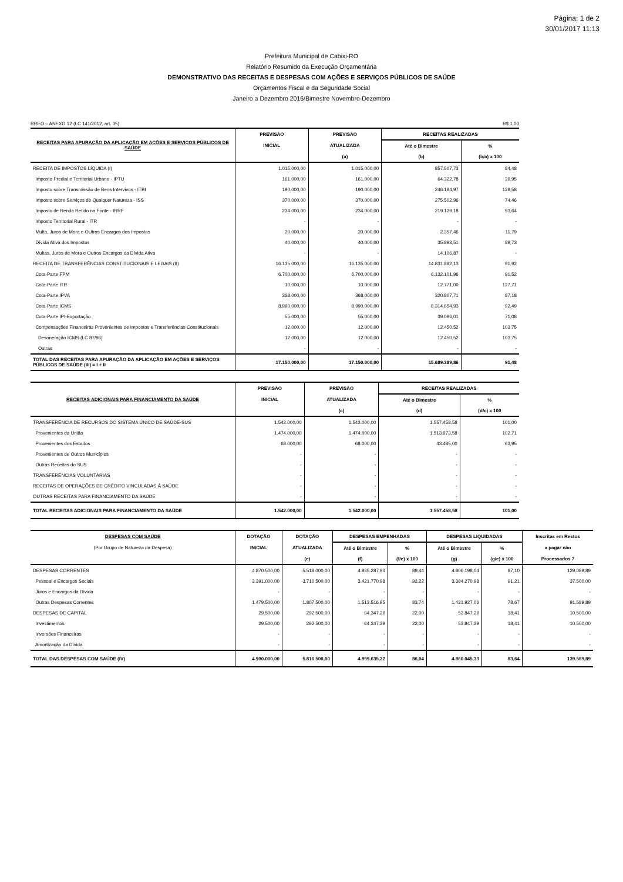Página: 1 de 2
30/01/2017 11:13
Prefeitura Municipal de Cabixi-RO
Relatório Resumido da Execução Orçamentária
DEMONSTRATIVO DAS RECEITAS E DESPESAS COM AÇÕES E SERVIÇOS PÚBLICOS DE SAÚDE
Orçamentos Fiscal e da Seguridade Social
Janeiro a Dezembro 2016/Bimestre Novembro-Dezembro
RREO – ANEXO 12 (LC 141/2012, art. 35) R$ 1,00
| RECEITAS PARA APURAÇÃO DA APLICAÇÃO EM AÇÕES E SERVIÇOS PÚBLICOS DE SAÚDE | PREVISÃO | PREVISÃO | RECEITAS REALIZADAS | |
| --- | --- | --- | --- | --- |
| | INICIAL | ATUALIZADA | Até o Bimestre | % |
| | | (a) | (b) | (b/a) x 100 |
| RECEITA DE IMPOSTOS LÍQUIDA (I) | 1.015.000,00 | 1.015.000,00 | 857.507,73 | 84,48 |
| Imposto Predial e Territorial Urbano - IPTU | 161.000,00 | 161.000,00 | 64.322,78 | 39,95 |
| Imposto sobre Transmissão de Bens Intervivos - ITBI | 190.000,00 | 190.000,00 | 246.194,97 | 129,58 |
| Imposto sobre Serviços de Qualquer Natureza - ISS | 370.000,00 | 370.000,00 | 275.502,96 | 74,46 |
| Imposto de Renda Retido na Fonte - IRRF | 234.000,00 | 234.000,00 | 219.129,18 | 93,64 |
| Imposto Territorial Rural - ITR | - | - | - | - |
| Multa, Juros de Mora e OUtros Encargos dos Impostos | 20.000,00 | 20.000,00 | 2.357,46 | 11,79 |
| Dívida Ativa dos Impostos | 40.000,00 | 40.000,00 | 35.893,51 | 89,73 |
| Multas, Juros de Mora e Outros Encargos da Dívida Ativa | - | - | 14.106,87 | - |
| RECEITA DE TRANSFERÊNCIAS CONSTITUCIONAIS E LEGAIS (II) | 16.135.000,00 | 16.135.000,00 | 14.831.882,13 | 91,92 |
| Cota-Parte FPM | 6.700.000,00 | 6.700.000,00 | 6.132.101,96 | 91,52 |
| Cota-Parte ITR | 10.000,00 | 10.000,00 | 12.771,00 | 127,71 |
| Cota-Parte IPVA | 368.000,00 | 368.000,00 | 320.807,71 | 87,18 |
| Cota-Parte ICMS | 8.990.000,00 | 8.990.000,00 | 8.314.654,93 | 92,49 |
| Cota-Parte IPI-Exportação | 55.000,00 | 55.000,00 | 39.096,01 | 71,08 |
| Compensações Financeiras Provenientes de Impostos e Transferências Constitucionais | 12.000,00 | 12.000,00 | 12.450,52 | 103,75 |
| Desoneração ICMS (LC 87/96) | 12.000,00 | 12.000,00 | 12.450,52 | 103,75 |
| Outras | - | - | - | - |
| TOTAL DAS RECEITAS PARA APURAÇÃO DA APLICAÇÃO EM AÇÕES E SERVIÇOS PÚBLICOS DE SAÚDE (III) = I + II | 17.150.000,00 | 17.150.000,00 | 15.689.389,86 | 91,48 |
| RECEITAS ADICIONAIS PARA FINANCIAMENTO DA SAÚDE | PREVISÃO | PREVISÃO | RECEITAS REALIZADAS | |
| --- | --- | --- | --- | --- |
| | INICIAL | ATUALIZADA | Até o Bimestre | % |
| | | (c) | (d) | (d/c) x 100 |
| TRANSFERÊNCIA DE RECURSOS DO SISTEMA ÚNICO DE SAÚDE-SUS | 1.542.000,00 | 1.542.000,00 | 1.557.458,58 | 101,00 |
| Provenientes da União | 1.474.000,00 | 1.474.000,00 | 1.513.973,58 | 102,71 |
| Provenientes dos Estados | 68.000,00 | 68.000,00 | 43.485,00 | 63,95 |
| Provenientes de Outros Municípios | - | - | - | - |
| Outras Receitas do SUS | - | - | - | - |
| TRANSFERÊNCIAS VOLUNTÁRIAS | - | - | - | - |
| RECEITAS DE OPERAÇÕES DE CRÉDITO VINCULADAS À SAÚDE | - | - | - | - |
| OUTRAS RECEITAS PARA FINANCIAMENTO DA SAÚDE | - | - | - | - |
| TOTAL RECEITAS ADICIONAIS PARA FINANCIAMENTO DA SAÚDE | 1.542.000,00 | 1.542.000,00 | 1.557.458,58 | 101,00 |
| DESPESAS COM SAÚDE | DOTAÇÃO | DOTAÇÃO | DESPESAS EMPENHADAS | | DESPESAS LIQUIDADAS | | Inscritas em Restos |
| --- | --- | --- | --- | --- | --- | --- | --- |
| (Por Grupo de Natureza da Despesa) | INICIAL | ATUALIZADA | Até o Bimestre | % | Até o Bimestre | % | a pagar não |
| | | (e) | (f) | (f/e) x 100 | (g) | (g/e) x 100 | Processados 7 |
| DESPESAS CORRENTES | 4.870.500,00 | 5.518.000,00 | 4.935.287,93 | 89,44 | 4.806.198,04 | 87,10 | 129.089,89 |
| Pessoal e Encargos Sociais | 3.391.000,00 | 3.710.500,00 | 3.421.770,98 | 92,22 | 3.384.270,98 | 91,21 | 37.500,00 |
| Juros e Encargos da Dívida | - | - | - | - | - | - | - |
| Outras Despesas Correntes | 1.479.500,00 | 1.807.500,00 | 1.513.516,95 | 83,74 | 1.421.927,06 | 78,67 | 91.589,89 |
| DESPESAS DE CAPITAL | 29.500,00 | 292.500,00 | 64.347,29 | 22,00 | 53.847,29 | 18,41 | 10.500,00 |
| Investimentos | 29.500,00 | 292.500,00 | 64.347,29 | 22,00 | 53.847,29 | 18,41 | 10.500,00 |
| Inversões Financeiras | - | - | - | - | - | - | - |
| Amortização da Dívida | - | - | - | - | - | - | - |
| TOTAL DAS DESPESAS COM SAÚDE (IV) | 4.900.000,00 | 5.810.500,00 | 4.999.635,22 | 86,04 | 4.860.045,33 | 83,64 | 139.589,89 |